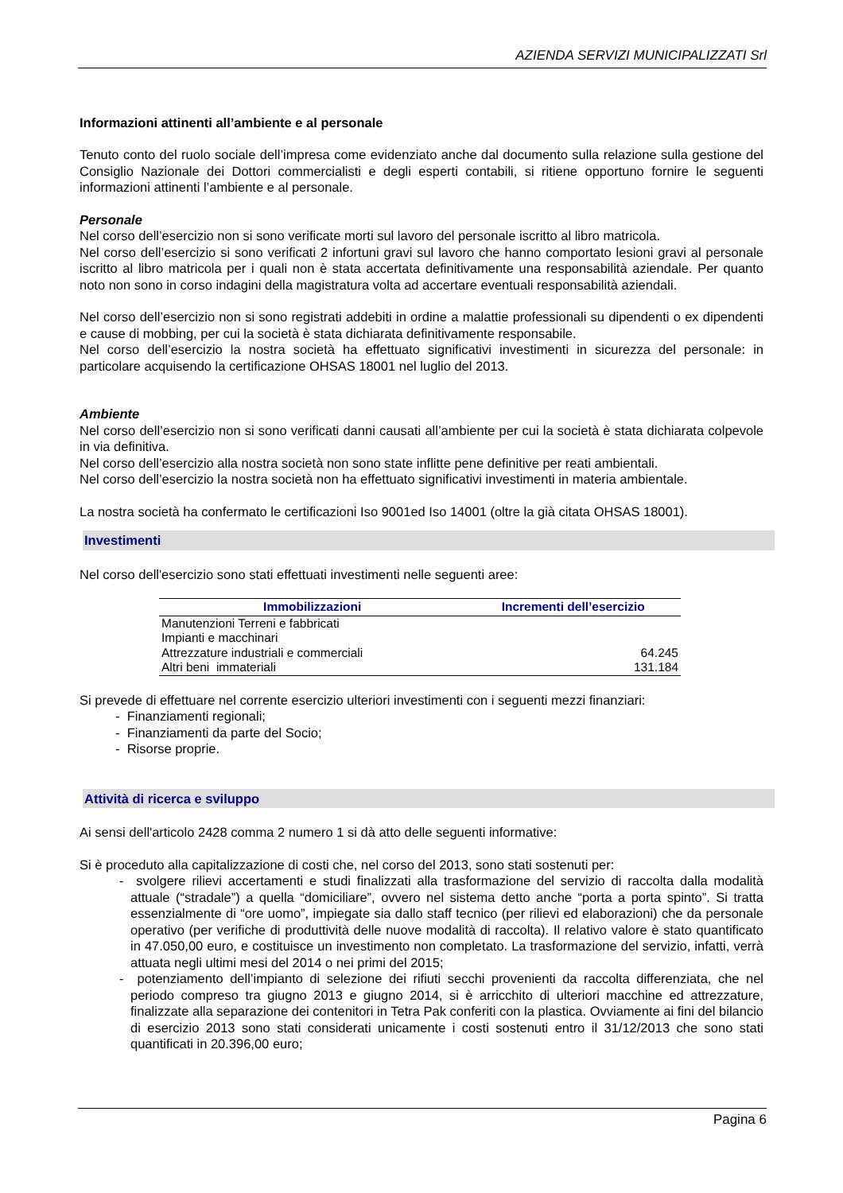AZIENDA SERVIZI MUNICIPALIZZATI Srl
Informazioni attinenti all’ambiente e al personale
Tenuto conto del ruolo sociale dell’impresa come evidenziato anche dal documento sulla relazione sulla gestione del Consiglio Nazionale dei Dottori commercialisti e degli esperti contabili, si ritiene opportuno fornire le seguenti informazioni attinenti l’ambiente e al personale.
Personale
Nel corso dell’esercizio non si sono verificate morti sul lavoro del personale iscritto al libro matricola.
Nel corso dell’esercizio si sono verificati 2 infortuni gravi sul lavoro che hanno comportato lesioni gravi al personale iscritto al libro matricola per i quali non è stata accertata definitivamente una responsabilità aziendale. Per quanto noto non sono in corso indagini della magistratura volta ad accertare eventuali responsabilità aziendali.
Nel corso dell’esercizio non si sono registrati addebiti in ordine a malattie professionali su dipendenti o ex dipendenti e cause di mobbing, per cui la società è stata dichiarata definitivamente responsabile.
Nel corso dell’esercizio la nostra società ha effettuato significativi investimenti in sicurezza del personale: in particolare acquisendo la certificazione OHSAS 18001 nel luglio del 2013.
Ambiente
Nel corso dell’esercizio non si sono verificati danni causati all’ambiente per cui la società è stata dichiarata colpevole in via definitiva.
Nel corso dell’esercizio alla nostra società non sono state inflitte pene definitive per reati ambientali.
Nel corso dell’esercizio la nostra società non ha effettuato significativi investimenti in materia ambientale.
La nostra società ha confermato le certificazioni Iso 9001ed Iso 14001 (oltre la già citata OHSAS 18001).
Investimenti
Nel corso dell'esercizio sono stati effettuati investimenti nelle seguenti aree:
| Immobilizzazioni | Incrementi dell’esercizio |
| --- | --- |
| Manutenzioni Terreni e fabbricati | |
| Impianti e macchinari | |
| Attrezzature industriali e commerciali | 64.245 |
| Altri beni immateriali | 131.184 |
Si prevede di effettuare nel corrente esercizio ulteriori investimenti con i seguenti mezzi finanziari:
- Finanziamenti regionali;
- Finanziamenti da parte del Socio;
- Risorse proprie.
Attività di ricerca e sviluppo
Ai sensi dell'articolo 2428 comma 2 numero 1 si dà atto delle seguenti informative:
Si è proceduto alla capitalizzazione di costi che, nel corso del 2013, sono stati sostenuti per:
- svolgere rilievi accertamenti e studi finalizzati alla trasformazione del servizio di raccolta dalla modalità attuale (“stradale”) a quella “domiciliare”, ovvero nel sistema detto anche “porta a porta spinto”. Si tratta essenzialmente di “ore uomo”, impiegate sia dallo staff tecnico (per rilievi ed elaborazioni) che da personale operativo (per verifiche di produttività delle nuove modalità di raccolta). Il relativo valore è stato quantificato in 47.050,00 euro, e costituisce un investimento non completato. La trasformazione del servizio, infatti, verrà attuata negli ultimi mesi del 2014 o nei primi del 2015;
- potenziamento dell’impianto di selezione dei rifiuti secchi provenienti da raccolta differenziata, che nel periodo compreso tra giugno 2013 e giugno 2014, si è arricchito di ulteriori macchine ed attrezzature, finalizzate alla separazione dei contenitori in Tetra Pak conferiti con la plastica. Ovviamente ai fini del bilancio di esercizio 2013 sono stati considerati unicamente i costi sostenuti entro il 31/12/2013 che sono stati quantificati in 20.396,00 euro;
Pagina 6